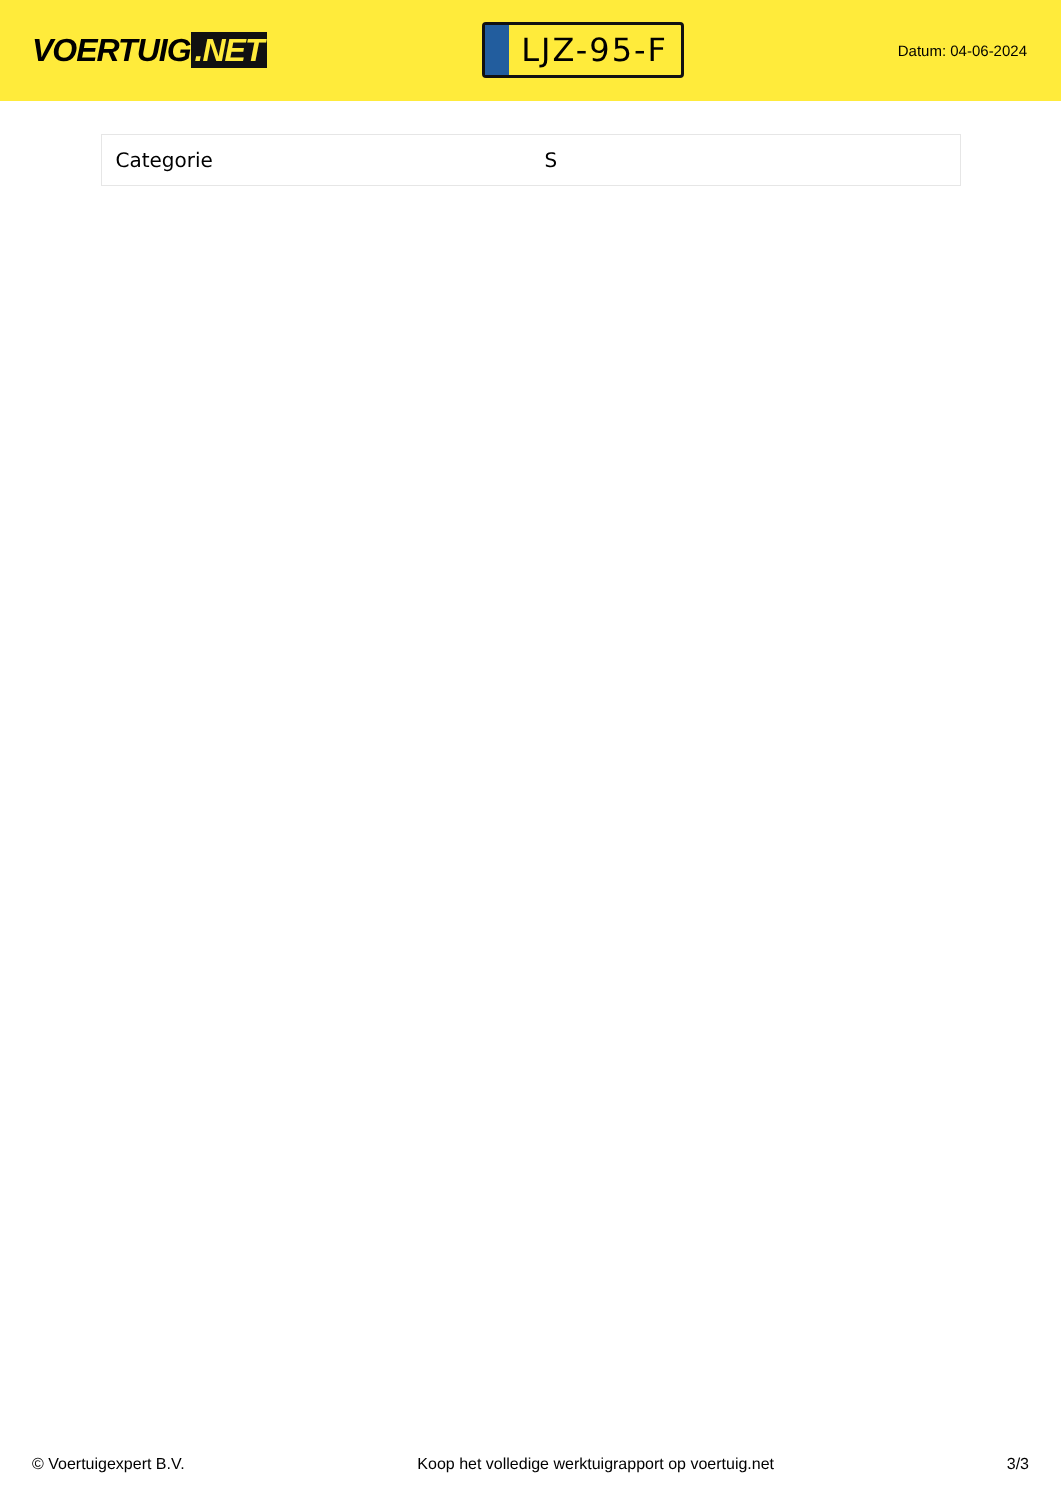VOERTUIG.NET
LJZ-95-F
Datum: 04-06-2024
| Categorie | S |
© Voertuigexpert B.V. Koop het volledige werktuigrapport op voertuig.net 3/3